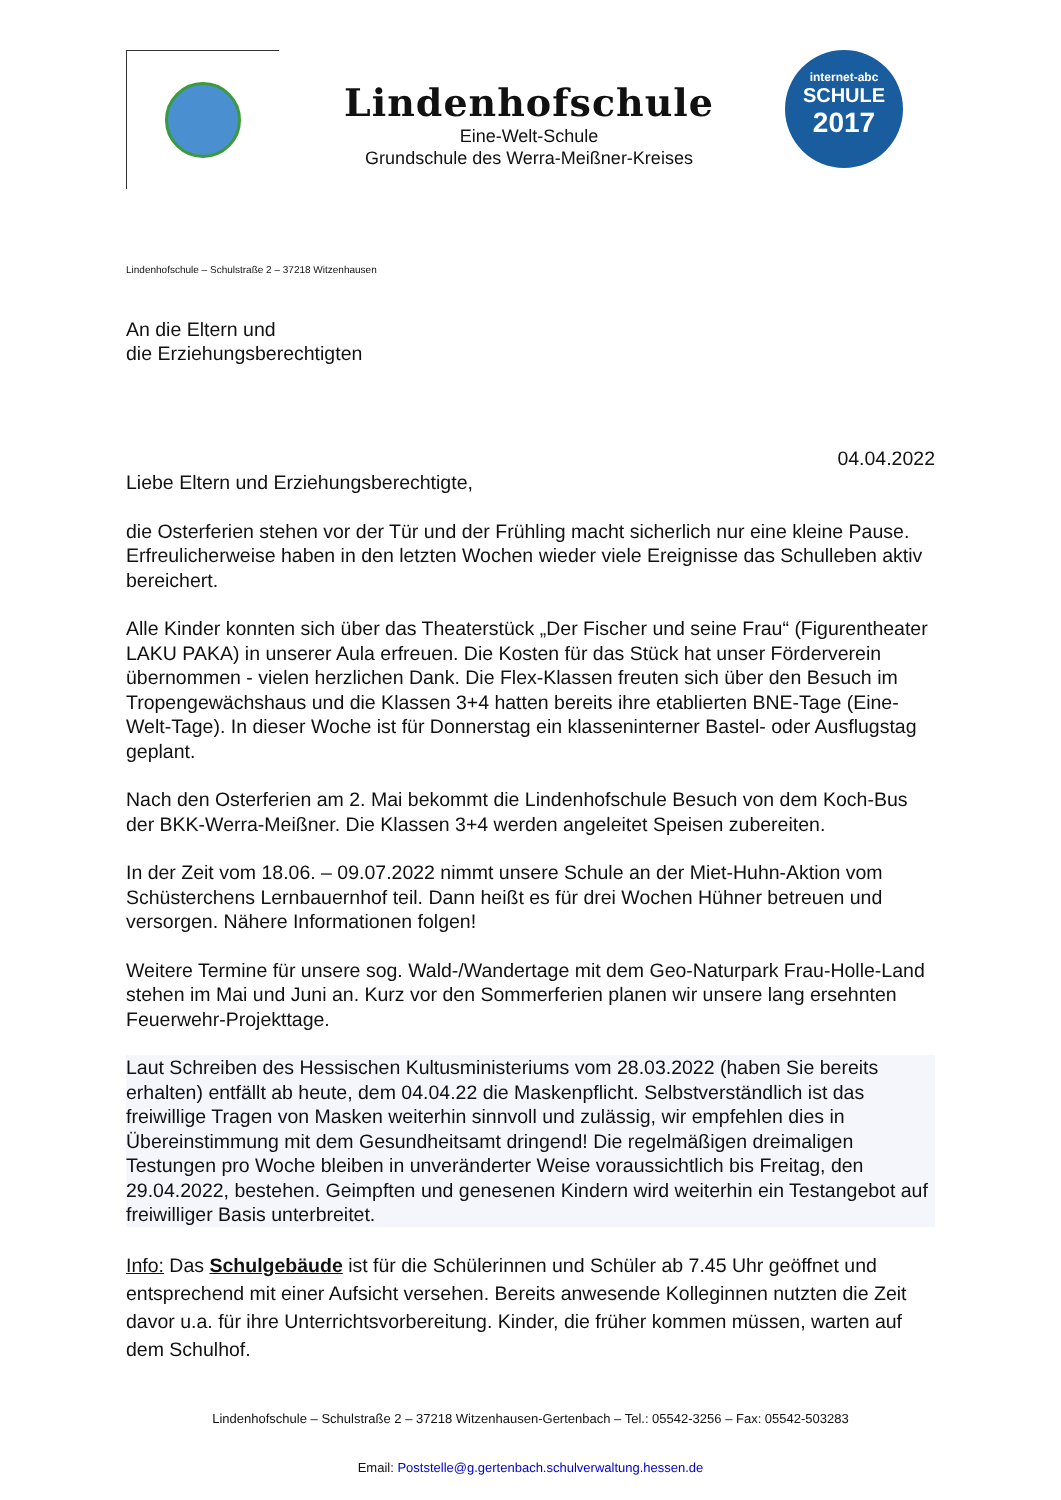Lindenhofschule
Eine-Welt-Schule
Grundschule des Werra-Meißner-Kreises
internet-abc
SCHULE
2017
Lindenhofschule – Schulstraße 2 – 37218 Witzenhausen
An die Eltern und
die Erziehungsberechtigten
04.04.2022
Liebe Eltern und Erziehungsberechtigte,
die Osterferien stehen vor der Tür und der Frühling macht sicherlich nur eine kleine Pause. Erfreulicherweise haben in den letzten Wochen wieder viele Ereignisse das Schulleben aktiv bereichert.
Alle Kinder konnten sich über das Theaterstück „Der Fischer und seine Frau“ (Figurentheater LAKU PAKA) in unserer Aula erfreuen. Die Kosten für das Stück hat unser Förderverein übernommen - vielen herzlichen Dank. Die Flex-Klassen freuten sich über den Besuch im Tropengewächshaus und die Klassen 3+4 hatten bereits ihre etablierten BNE-Tage (Eine-Welt-Tage). In dieser Woche ist für Donnerstag ein klasseninterner Bastel- oder Ausflugstag geplant.
Nach den Osterferien am 2. Mai bekommt die Lindenhofschule Besuch von dem Koch-Bus der BKK-Werra-Meißner. Die Klassen 3+4 werden angeleitet Speisen zubereiten.
In der Zeit vom 18.06. – 09.07.2022 nimmt unsere Schule an der Miet-Huhn-Aktion vom Schüsterchens Lernbauernhof teil. Dann heißt es für drei Wochen Hühner betreuen und versorgen. Nähere Informationen folgen!
Weitere Termine für unsere sog. Wald-/Wandertage mit dem Geo-Naturpark Frau-Holle-Land stehen im Mai und Juni an. Kurz vor den Sommerferien planen wir unsere lang ersehnten Feuerwehr-Projekttage.
Laut Schreiben des Hessischen Kultusministeriums vom 28.03.2022 (haben Sie bereits erhalten) entfällt ab heute, dem 04.04.22 die Maskenpflicht. Selbstverständlich ist das freiwillige Tragen von Masken weiterhin sinnvoll und zulässig, wir empfehlen dies in Übereinstimmung mit dem Gesundheitsamt dringend! Die regelmäßigen dreimaligen Testungen pro Woche bleiben in unveränderter Weise voraussichtlich bis Freitag, den 29.04.2022, bestehen. Geimpften und genesenen Kindern wird weiterhin ein Testangebot auf freiwilliger Basis unterbreitet.
Info: Das Schulgebäude ist für die Schülerinnen und Schüler ab 7.45 Uhr geöffnet und entsprechend mit einer Aufsicht versehen. Bereits anwesende Kolleginnen nutzten die Zeit davor u.a. für ihre Unterrichtsvorbereitung. Kinder, die früher kommen müssen, warten auf dem Schulhof.
Lindenhofschule – Schulstraße 2 – 37218 Witzenhausen-Gertenbach – Tel.: 05542-3256 – Fax: 05542-503283
Email: Poststelle@g.gertenbach.schulverwaltung.hessen.de